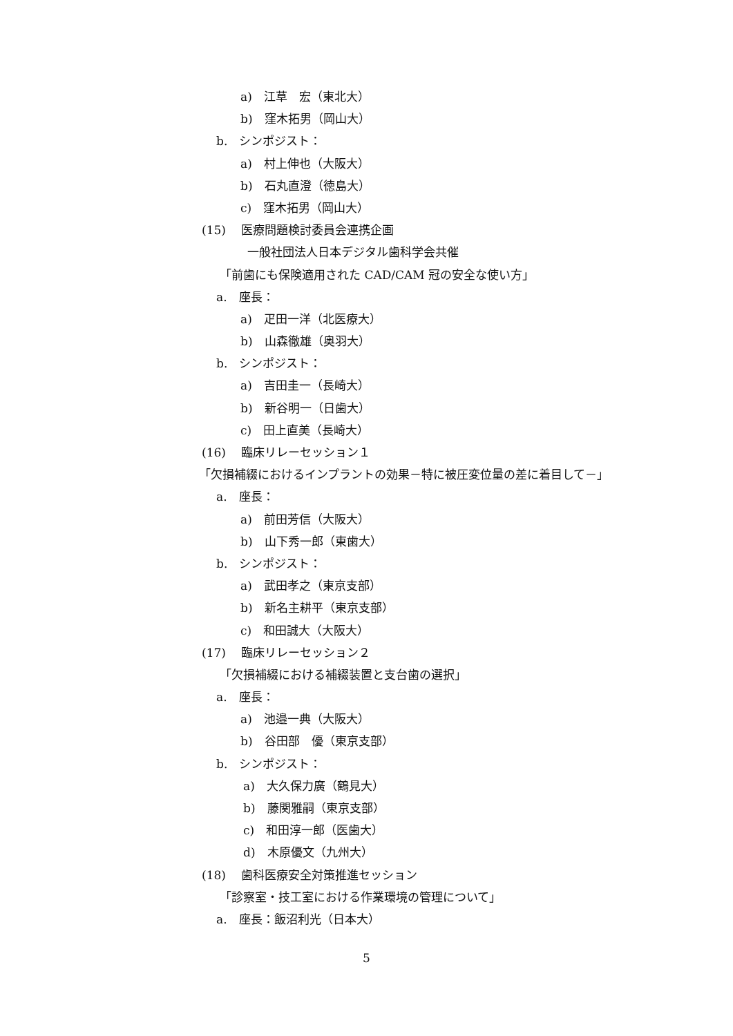a)　江草　宏（東北大）
b)　窪木拓男（岡山大）
b.　シンポジスト：
a)　村上伸也（大阪大）
b)　石丸直澄（徳島大）
c)　窪木拓男（岡山大）
(15)　 医療問題検討委員会連携企画
一般社団法人日本デジタル歯科学会共催
「前歯にも保険適用された CAD/CAM 冠の安全な使い方」
a.　座長：
a)　疋田一洋（北医療大）
b)　山森徹雄（奥羽大）
b.　シンポジスト：
a)　吉田圭一（長崎大）
b)　新谷明一（日歯大）
c)　田上直美（長崎大）
(16)　 臨床リレーセッション１
「欠損補綴におけるインプラントの効果－特に被圧変位量の差に着目して－」
a.　座長：
a)　前田芳信（大阪大）
b)　山下秀一郎（東歯大）
b.　シンポジスト：
a)　武田孝之（東京支部）
b)　新名主耕平（東京支部）
c)　和田誠大（大阪大）
(17)　 臨床リレーセッション２
「欠損補綴における補綴装置と支台歯の選択」
a.　座長：
a)　池邉一典（大阪大）
b)　谷田部　優（東京支部）
b.　シンポジスト：
a)　大久保力廣（鶴見大）
b)　藤関雅嗣（東京支部）
c)　和田淳一郎（医歯大）
d)　木原優文（九州大）
(18)　 歯科医療安全対策推進セッション
「診察室・技工室における作業環境の管理について」
a.　座長：飯沼利光（日本大）
5